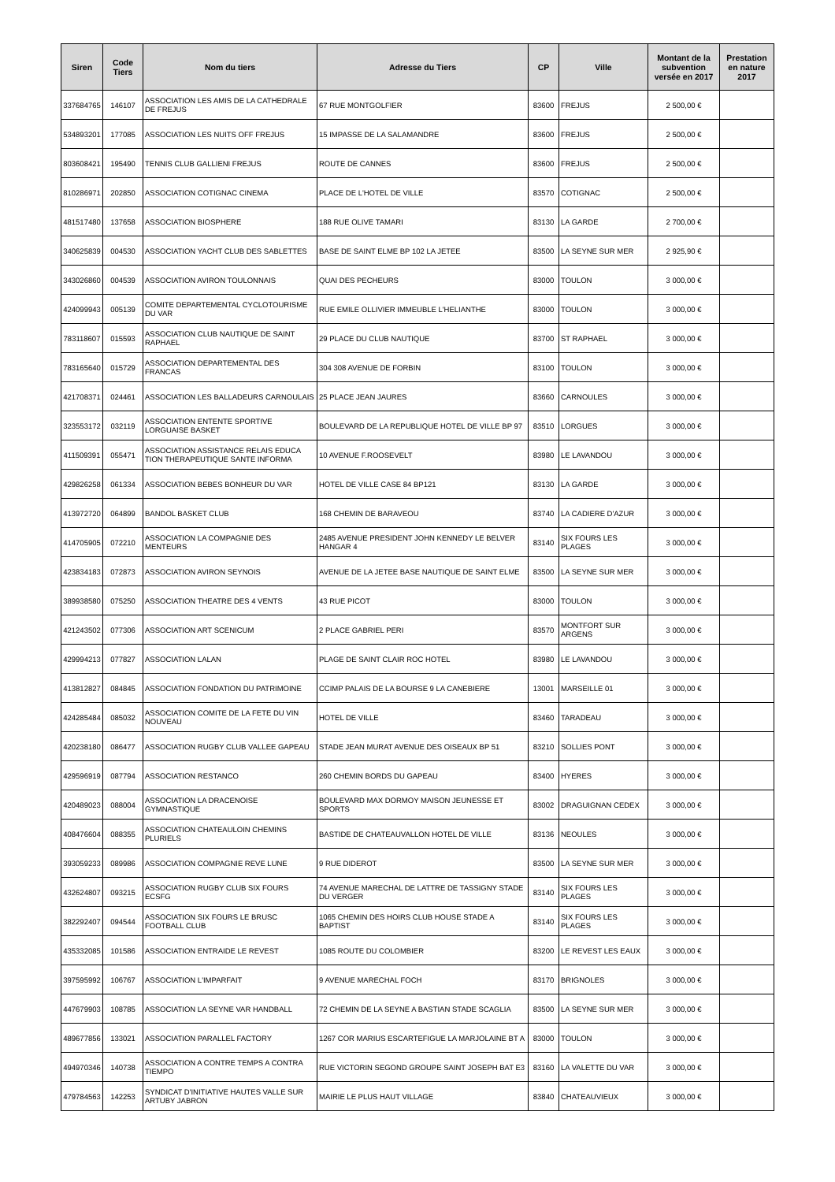| Siren | Code Tiers | Nom du tiers | Adresse du Tiers | CP | Ville | Montant de la subvention versée en 2017 | Prestation en nature 2017 |
| --- | --- | --- | --- | --- | --- | --- | --- |
| 337684765 | 146107 | ASSOCIATION LES AMIS DE LA CATHEDRALE DE FREJUS | 67 RUE MONTGOLFIER | 83600 | FREJUS | 2 500,00 € | |
| 534893201 | 177085 | ASSOCIATION LES NUITS OFF FREJUS | 15 IMPASSE DE LA SALAMANDRE | 83600 | FREJUS | 2 500,00 € | |
| 803608421 | 195490 | TENNIS CLUB GALLIENI FREJUS | ROUTE DE CANNES | 83600 | FREJUS | 2 500,00 € | |
| 810286971 | 202850 | ASSOCIATION COTIGNAC CINEMA | PLACE DE L'HOTEL DE VILLE | 83570 | COTIGNAC | 2 500,00 € | |
| 481517480 | 137658 | ASSOCIATION BIOSPHERE | 188 RUE OLIVE TAMARI | 83130 | LA GARDE | 2 700,00 € | |
| 340625839 | 004530 | ASSOCIATION YACHT CLUB DES SABLETTES | BASE DE SAINT ELME BP 102 LA JETEE | 83500 | LA SEYNE SUR MER | 2 925,90 € | |
| 343026860 | 004539 | ASSOCIATION AVIRON TOULONNAIS | QUAI DES PECHEURS | 83000 | TOULON | 3 000,00 € | |
| 424099943 | 005139 | COMITE DEPARTEMENTAL CYCLOTOURISME DU VAR | RUE EMILE OLLIVIER IMMEUBLE L'HELIANTHE | 83000 | TOULON | 3 000,00 € | |
| 783118607 | 015593 | ASSOCIATION CLUB NAUTIQUE DE SAINT RAPHAEL | 29 PLACE DU CLUB NAUTIQUE | 83700 | ST RAPHAEL | 3 000,00 € | |
| 783165640 | 015729 | ASSOCIATION DEPARTEMENTAL DES FRANCAS | 304 308 AVENUE DE FORBIN | 83100 | TOULON | 3 000,00 € | |
| 421708371 | 024461 | ASSOCIATION LES BALLADEURS CARNOULAIS | 25 PLACE JEAN JAURES | 83660 | CARNOULES | 3 000,00 € | |
| 323553172 | 032119 | ASSOCIATION ENTENTE SPORTIVE LORGUAISE BASKET | BOULEVARD DE LA REPUBLIQUE HOTEL DE VILLE BP 97 | 83510 | LORGUES | 3 000,00 € | |
| 411509391 | 055471 | ASSOCIATION ASSISTANCE RELAIS EDUCA TION THERAPEUTIQUE SANTE INFORMA | 10 AVENUE F.ROOSEVELT | 83980 | LE LAVANDOU | 3 000,00 € | |
| 429826258 | 061334 | ASSOCIATION BEBES BONHEUR DU VAR | HOTEL DE VILLE CASE 84 BP121 | 83130 | LA GARDE | 3 000,00 € | |
| 413972720 | 064899 | BANDOL BASKET CLUB | 168 CHEMIN DE BARAVEOU | 83740 | LA CADIERE D'AZUR | 3 000,00 € | |
| 414705905 | 072210 | ASSOCIATION LA COMPAGNIE DES MENTEURS | 2485 AVENUE PRESIDENT JOHN KENNEDY LE BELVER HANGAR 4 | 83140 | SIX FOURS LES PLAGES | 3 000,00 € | |
| 423834183 | 072873 | ASSOCIATION AVIRON SEYNOIS | AVENUE DE LA JETEE BASE NAUTIQUE DE SAINT ELME | 83500 | LA SEYNE SUR MER | 3 000,00 € | |
| 389938580 | 075250 | ASSOCIATION THEATRE DES 4 VENTS | 43 RUE PICOT | 83000 | TOULON | 3 000,00 € | |
| 421243502 | 077306 | ASSOCIATION ART SCENICUM | 2 PLACE GABRIEL PERI | 83570 | MONTFORT SUR ARGENS | 3 000,00 € | |
| 429994213 | 077827 | ASSOCIATION LALAN | PLAGE DE SAINT CLAIR ROC HOTEL | 83980 | LE LAVANDOU | 3 000,00 € | |
| 413812827 | 084845 | ASSOCIATION FONDATION DU PATRIMOINE | CCIMP PALAIS DE LA BOURSE 9 LA CANEBIERE | 13001 | MARSEILLE 01 | 3 000,00 € | |
| 424285484 | 085032 | ASSOCIATION COMITE DE LA FETE DU VIN NOUVEAU | HOTEL DE VILLE | 83460 | TARADEAU | 3 000,00 € | |
| 420238180 | 086477 | ASSOCIATION RUGBY CLUB VALLEE GAPEAU | STADE JEAN MURAT AVENUE DES OISEAUX BP 51 | 83210 | SOLLIES PONT | 3 000,00 € | |
| 429596919 | 087794 | ASSOCIATION RESTANCO | 260 CHEMIN BORDS DU GAPEAU | 83400 | HYERES | 3 000,00 € | |
| 420489023 | 088004 | ASSOCIATION LA DRACENOISE GYMNASTIQUE | BOULEVARD MAX DORMOY MAISON JEUNESSE ET SPORTS | 83002 | DRAGUIGNAN CEDEX | 3 000,00 € | |
| 408476604 | 088355 | ASSOCIATION CHATEAULOIN CHEMINS PLURIELS | BASTIDE DE CHATEAUVALLON HOTEL DE VILLE | 83136 | NEOULES | 3 000,00 € | |
| 393059233 | 089986 | ASSOCIATION COMPAGNIE REVE LUNE | 9 RUE DIDEROT | 83500 | LA SEYNE SUR MER | 3 000,00 € | |
| 432624807 | 093215 | ASSOCIATION RUGBY CLUB SIX FOURS ECSFG | 74 AVENUE MARECHAL DE LATTRE DE TASSIGNY STADE DU VERGER | 83140 | SIX FOURS LES PLAGES | 3 000,00 € | |
| 382292407 | 094544 | ASSOCIATION SIX FOURS LE BRUSC FOOTBALL CLUB | 1065 CHEMIN DES HOIRS CLUB HOUSE STADE A BAPTIST | 83140 | SIX FOURS LES PLAGES | 3 000,00 € | |
| 435332085 | 101586 | ASSOCIATION ENTRAIDE LE REVEST | 1085 ROUTE DU COLOMBIER | 83200 | LE REVEST LES EAUX | 3 000,00 € | |
| 397595992 | 106767 | ASSOCIATION L'IMPARFAIT | 9 AVENUE MARECHAL FOCH | 83170 | BRIGNOLES | 3 000,00 € | |
| 447679903 | 108785 | ASSOCIATION LA SEYNE VAR HANDBALL | 72 CHEMIN DE LA SEYNE A BASTIAN STADE SCAGLIA | 83500 | LA SEYNE SUR MER | 3 000,00 € | |
| 489677856 | 133021 | ASSOCIATION PARALLEL FACTORY | 1267 COR MARIUS ESCARTEFIGUE LA MARJOLAINE BT A | 83000 | TOULON | 3 000,00 € | |
| 494970346 | 140738 | ASSOCIATION A CONTRE TEMPS A CONTRA TIEMPO | RUE VICTORIN SEGOND GROUPE SAINT JOSEPH BAT E3 | 83160 | LA VALETTE DU VAR | 3 000,00 € | |
| 479784563 | 142253 | SYNDICAT D'INITIATIVE HAUTES VALLE SUR ARTUBY JABRON | MAIRIE LE PLUS HAUT VILLAGE | 83840 | CHATEAUVIEUX | 3 000,00 € | |